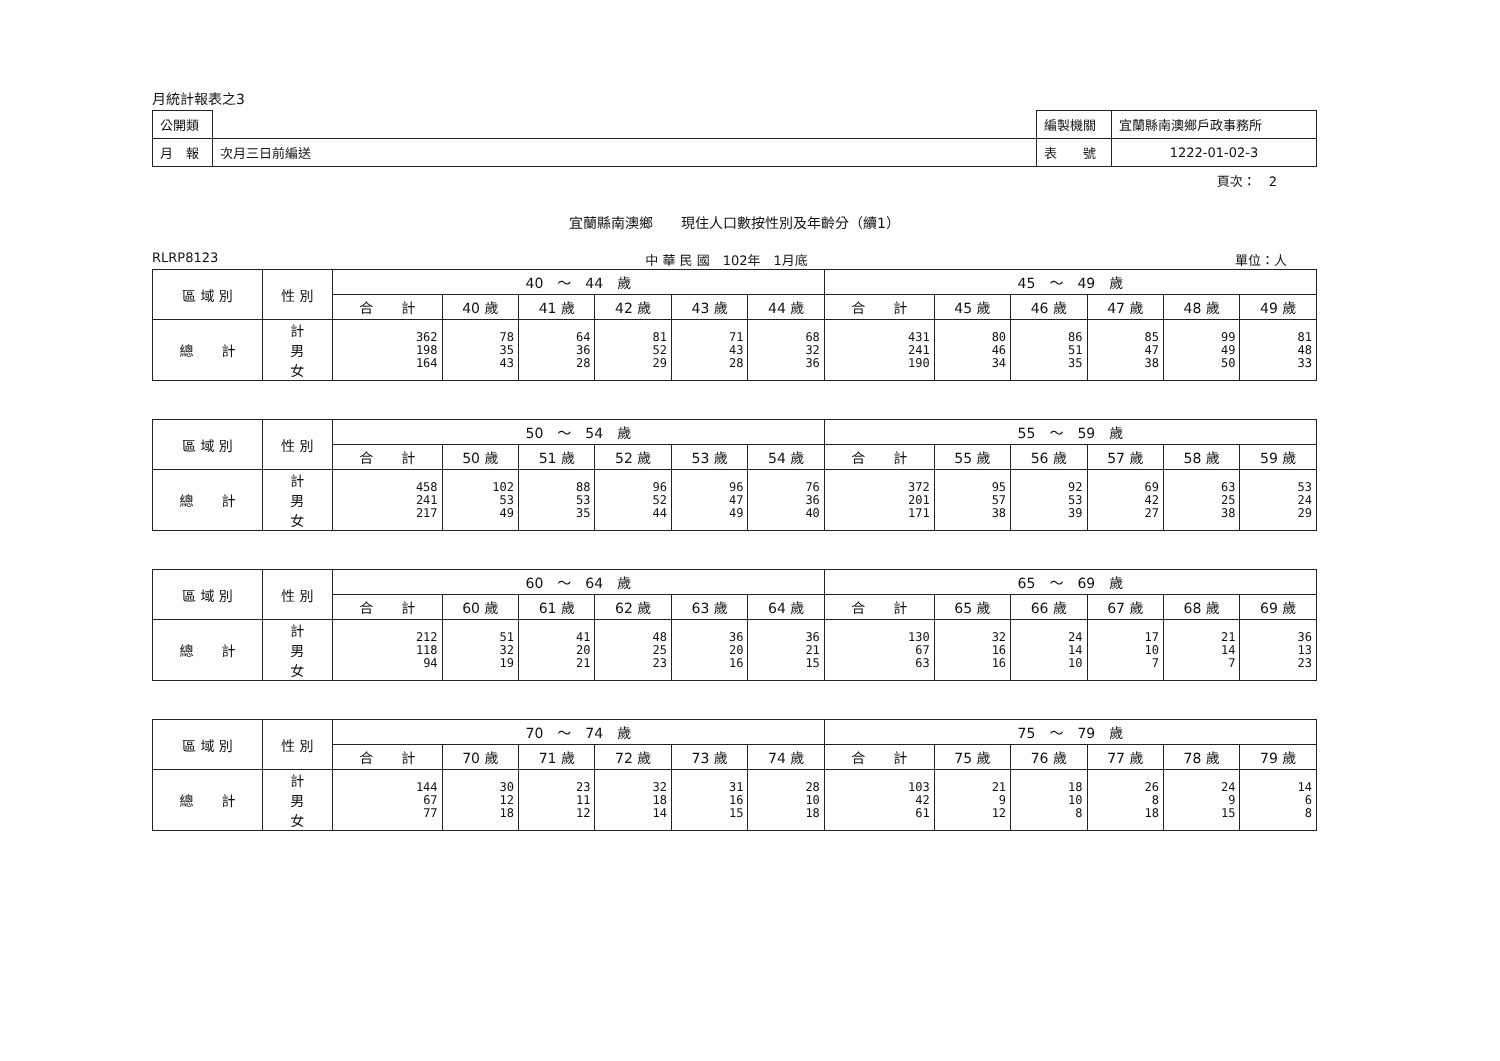月統計報表之3
| 公開類 | | 編製機關 | 宜蘭縣南澳鄉戶政事務所 |
| 月 報 | 次月三日前編送 | 表 號 | 1222-01-02-3 |
頁次：　2
宜蘭縣南澳鄉　　現住人口數按性別及年齡分（續1）
RLRP8123 中 華 民 國　102年　1月底 單位：人
| 區 域 別 | 性 別 | 40 ～ 44 歲 | | | | | | 45 ～ 49 歲 | | | | | |
| --- | --- | --- | --- | --- | --- | --- | --- | --- | --- | --- | --- | --- | --- |
| | | 合 計 | 40 歲 | 41 歲 | 42 歲 | 43 歲 | 44 歲 | 合 計 | 45 歲 | 46 歲 | 47 歲 | 48 歲 | 49 歲 |
| 總 計 | 計 男 女 | 362 198 164 | 78 35 43 | 64 36 28 | 81 52 29 | 71 43 28 | 68 32 36 | 431 241 190 | 80 46 34 | 86 51 35 | 85 47 38 | 99 49 50 | 81 48 33 |
| 區 域 別 | 性 別 | 50 ～ 54 歲 | | | | | | 55 ～ 59 歲 | | | | | |
| --- | --- | --- | --- | --- | --- | --- | --- | --- | --- | --- | --- | --- | --- |
| | | 合 計 | 50 歲 | 51 歲 | 52 歲 | 53 歲 | 54 歲 | 合 計 | 55 歲 | 56 歲 | 57 歲 | 58 歲 | 59 歲 |
| 總 計 | 計 男 女 | 458 241 217 | 102 53 49 | 88 53 35 | 96 52 44 | 96 47 49 | 76 36 40 | 372 201 171 | 95 57 38 | 92 53 39 | 69 42 27 | 63 25 38 | 53 24 29 |
| 區 域 別 | 性 別 | 60 ～ 64 歲 | | | | | | 65 ～ 69 歲 | | | | | |
| --- | --- | --- | --- | --- | --- | --- | --- | --- | --- | --- | --- | --- | --- |
| | | 合 計 | 60 歲 | 61 歲 | 62 歲 | 63 歲 | 64 歲 | 合 計 | 65 歲 | 66 歲 | 67 歲 | 68 歲 | 69 歲 |
| 總 計 | 計 男 女 | 212 118 94 | 51 32 19 | 41 20 21 | 48 25 23 | 36 20 16 | 36 21 15 | 130 67 63 | 32 16 16 | 24 14 10 | 17 10 7 | 21 14 7 | 36 13 23 |
| 區 域 別 | 性 別 | 70 ～ 74 歲 | | | | | | 75 ～ 79 歲 | | | | | |
| --- | --- | --- | --- | --- | --- | --- | --- | --- | --- | --- | --- | --- | --- |
| | | 合 計 | 70 歲 | 71 歲 | 72 歲 | 73 歲 | 74 歲 | 合 計 | 75 歲 | 76 歲 | 77 歲 | 78 歲 | 79 歲 |
| 總 計 | 計 男 女 | 144 67 77 | 30 12 18 | 23 11 12 | 32 18 14 | 31 16 15 | 28 10 18 | 103 42 61 | 21 9 12 | 18 10 8 | 26 8 18 | 24 9 15 | 14 6 8 |